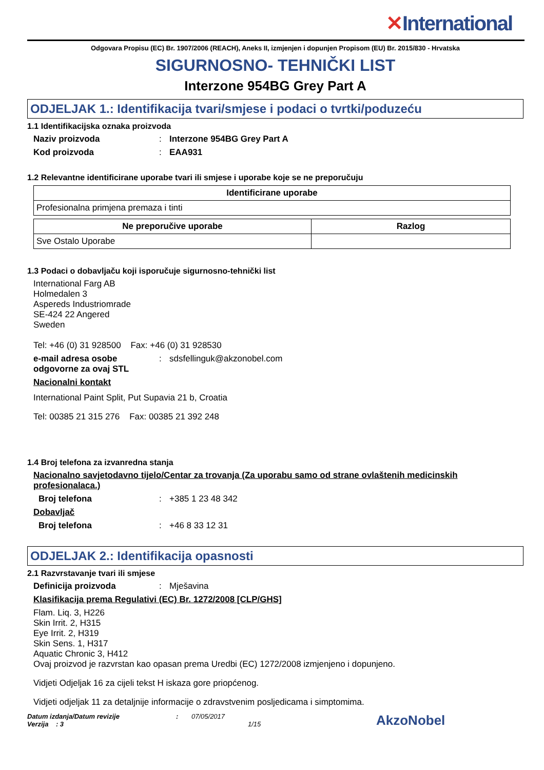✕International
Odgovara Propisu (EC) Br. 1907/2006 (REACH), Aneks II, izmjenjen i dopunjen Propisom (EU) Br. 2015/830 - Hrvatska
SIGURNOSNO- TEHNIČKI LIST
Interzone 954BG Grey Part A
ODJELJAK 1.: Identifikacija tvari/smjese i podaci o tvrtki/poduzeću
1.1 Identifikacijska oznaka proizvoda
Naziv proizvoda : Interzone 954BG Grey Part A
Kod proizvoda : EAA931
1.2 Relevantne identificirane uporabe tvari ili smjese i uporabe koje se ne preporučuju
| Identificirane uporabe |
| --- |
| Profesionalna primjena premaza i tinti |
| Ne preporučive uporabe | Razlog |
| --- | --- |
| Sve Ostalo Uporabe | |
1.3 Podaci o dobavljaču koji isporučuje sigurnosno-tehnički list
International Farg AB
Holmedalen 3
Aspereds Industriomrade
SE-424 22 Angered
Sweden
Tel: +46 (0) 31 928500 Fax: +46 (0) 31 928530
e-mail adresa osobe odgovorne za ovaj STL
:
sdsfellinguk@akzonobel.com
Nacionalni kontakt
International Paint Split, Put Supavia 21 b, Croatia
Tel: 00385 21 315 276 Fax: 00385 21 392 248
1.4 Broj telefona za izvanredna stanja
Nacionalno savjetodavno tijelo/Centar za trovanja (Za uporabu samo od strane ovlaštenih medicinskih profesionalaca.)
Broj telefona :
+385 1 23 48 342
Dobavljač
Broj telefona :
+46 8 33 12 31
ODJELJAK 2.: Identifikacija opasnosti
2.1 Razvrstavanje tvari ili smjese
Definicija proizvoda :
Mješavina
Klasifikacija prema Regulativi (EC) Br. 1272/2008 [CLP/GHS]
Flam. Liq. 3, H226
Skin Irrit. 2, H315
Eye Irrit. 2, H319
Skin Sens. 1, H317
Aquatic Chronic 3, H412
Ovaj proizvod je razvrstan kao opasan prema Uredbi (EC) 1272/2008 izmjenjeno i dopunjeno.
Vidjeti Odjeljak 16 za cijeli tekst H iskaza gore priopćenog.
Vidjeti odjeljak 11 za detaljnije informacije o zdravstvenim posljedicama i simptomima.
Datum izdanja/Datum revizije
Verzija : 3
: 07/05/2017
1/15
AkzoNobel